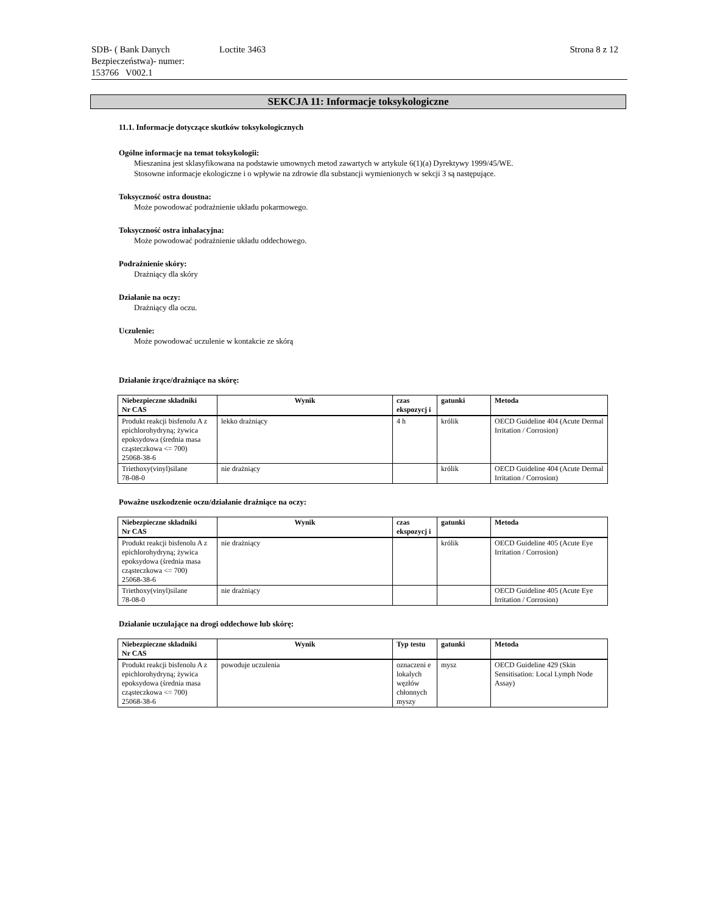SDB- ( Bank Danych Bezpieczeństwa)- numer:
153766 V002.1
Loctite 3463 Strona 8 z 12
SEKCJA 11: Informacje toksykologiczne
11.1. Informacje dotyczące skutków toksykologicznych
Ogólne informacje na temat toksykologii:
Mieszanina jest sklasyfikowana na podstawie umownych metod zawartych w artykule 6(1)(a) Dyrektywy 1999/45/WE.
Stosowne informacje ekologiczne i o wpływie na zdrowie dla substancji wymienionych w sekcji 3 są następujące.
Toksyczność ostra doustna:
Może powodować podrażnienie układu pokarmowego.
Toksyczność ostra inhalacyjna:
Może powodować podrażnienie układu oddechowego.
Podrażnienie skóry:
Drażniący dla skóry
Działanie na oczy:
Drażniący dla oczu.
Uczulenie:
Może powodować uczulenie w kontakcie ze skórą
Działanie żrące/drażniące na skórę:
| Niebezpieczne składniki Nr CAS | Wynik | czas ekspozycj i | gatunki | Metoda |
| --- | --- | --- | --- | --- |
| Produkt reakcji bisfenolu A z epichlorohydryną; żywica epoksydowa (średnia masa cząsteczkowa <= 700) 25068-38-6 | lekko drażniący | 4 h | królik | OECD Guideline 404 (Acute Dermal Irritation / Corrosion) |
| Triethoxy(vinyl)silane 78-08-0 | nie drażniący | | królik | OECD Guideline 404 (Acute Dermal Irritation / Corrosion) |
Poważne uszkodzenie oczu/działanie drażniące na oczy:
| Niebezpieczne składniki Nr CAS | Wynik | czas ekspozycj i | gatunki | Metoda |
| --- | --- | --- | --- | --- |
| Produkt reakcji bisfenolu A z epichlorohydryną; żywica epoksydowa (średnia masa cząsteczkowa <= 700) 25068-38-6 | nie drażniący | | królik | OECD Guideline 405 (Acute Eye Irritation / Corrosion) |
| Triethoxy(vinyl)silane 78-08-0 | nie drażniący | | | OECD Guideline 405 (Acute Eye Irritation / Corrosion) |
Działanie uczulające na drogi oddechowe lub skórę:
| Niebezpieczne składniki Nr CAS | Wynik | Typ testu | gatunki | Metoda |
| --- | --- | --- | --- | --- |
| Produkt reakcji bisfenolu A z epichlorohydryną; żywica epoksydowa (średnia masa cząsteczkowa <= 700) 25068-38-6 | powoduje uczulenia | oznaczeni e lokalych węzłów chłonnych myszy | mysz | OECD Guideline 429 (Skin Sensitisation: Local Lymph Node Assay) |